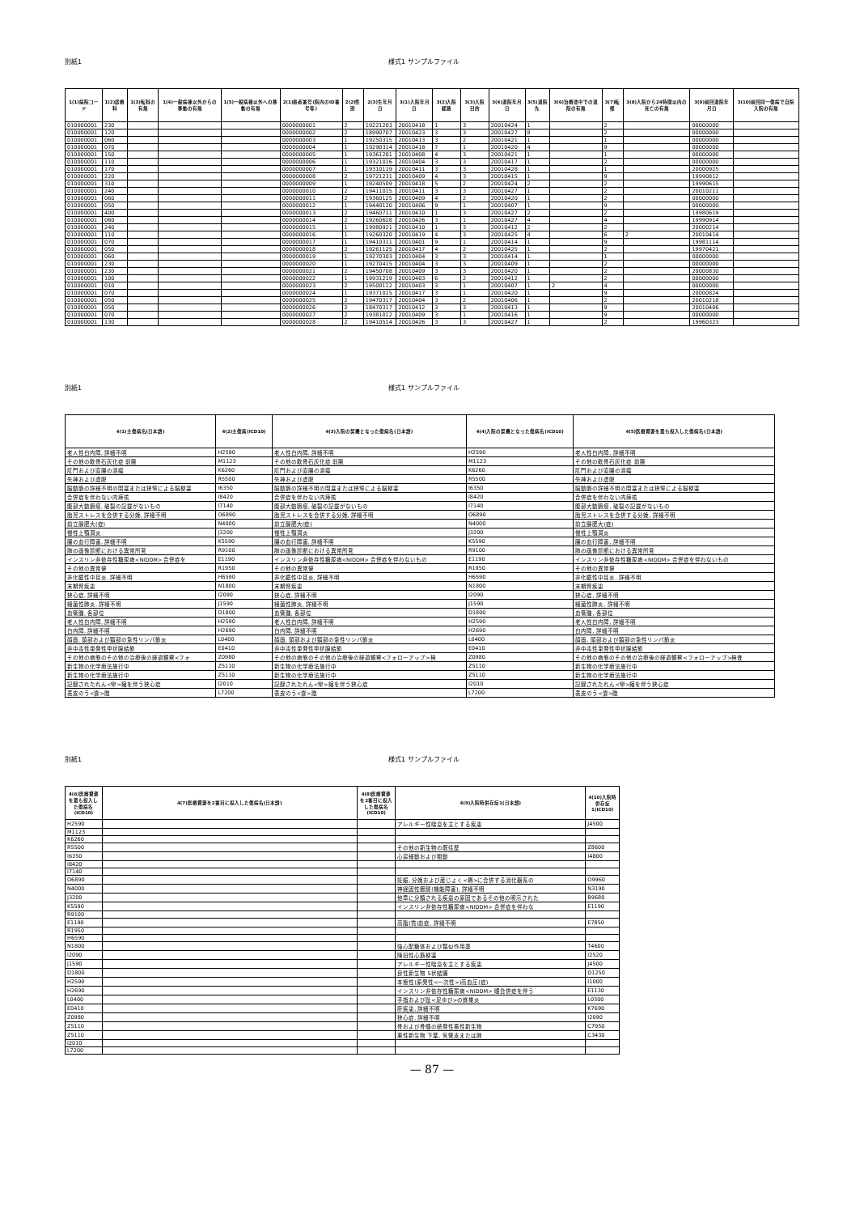別紙1 様式1 サンプルファイル
| 1(1)病院コード | 1(2)診療科 | 1(3)転科の有無 | 1(4)一般病棟以外からの移動の有無 | 1(5)一般病棟以外への移動の有無 | 2(1)患者番号(院内のID番号等) | 2(2)性別 | 2(3)生年月日 | 3(1)入院年月日 | 3(2)入院経路 | 3(3)入院目的 | 3(4)退院年月日 | 3(5)退院先 | 3(6)治療途中での退院の有無 | 3(7)転帰 | 3(8)入院から24時間以内の死亡の有無 | 3(9)前回退院年月日 | 3(10)前回同一傷病で自院入院の有無 |
| --- | --- | --- | --- | --- | --- | --- | --- | --- | --- | --- | --- | --- | --- | --- | --- | --- | --- |
| 010000001 | 230 | | | | 0000000001 | 2 | 19221203 | 20010418 | 1 | 3 | 20010424 | 1 | | 2 | | 00000000 | |
| 010000001 | 120 | | | | 0000000002 | 2 | 18990707 | 20010423 | 3 | 3 | 20010427 | 8 | | 2 | | 00000000 | |
| 010000001 | 060 | | | | 0000000003 | 1 | 19250315 | 20010413 | 3 | 2 | 20010421 | 1 | | 1 | | 00000000 | |
| 010000001 | 070 | | | | 0000000004 | 1 | 19290314 | 20010418 | 7 | 1 | 20010420 | 4 | | 9 | | 00000000 | |
| 010000001 | 150 | | | | 0000000005 | 1 | 19361201 | 20010408 | 4 | 3 | 20010421 | 1 | | 1 | | 00000000 | |
| 010000001 | 110 | | | | 0000000006 | 1 | 19321016 | 20010404 | 3 | 3 | 20010417 | 1 | | 2 | | 00000000 | |
| 010000001 | 170 | | | | 0000000007 | 1 | 19310119 | 20010411 | 3 | 3 | 20010428 | 1 | | 1 | | 20000925 | |
| 010000001 | 220 | | | | 0000000008 | 2 | 19721231 | 20010409 | 4 | 3 | 20010415 | 1 | | 9 | | 19990812 | |
| 010000001 | 310 | | | | 0000000009 | 1 | 19240509 | 20010418 | 5 | 2 | 20010424 | 2 | | 2 | | 19990615 | |
| 010000001 | 240 | | | | 0000000010 | 2 | 19411015 | 20010411 | 3 | 3 | 20010427 | 1 | | 2 | | 20010211 | |
| 010000001 | 060 | | | | 0000000011 | 2 | 19360125 | 20010409 | 4 | 2 | 20010420 | 1 | | 2 | | 00000000 | |
| 010000001 | 050 | | | | 0000000012 | 1 | 19440120 | 20010406 | 9 | 1 | 20010407 | 1 | | 9 | | 00000000 | |
| 010000001 | 400 | | | | 0000000013 | 2 | 19460711 | 20010410 | 1 | 3 | 20010427 | 2 | | 2 | | 19980619 | |
| 010000001 | 060 | | | | 0000000014 | 2 | 19260628 | 20010426 | 3 | 1 | 20010427 | 4 | | 4 | | 19990914 | |
| 010000001 | 240 | | | | 0000000015 | 1 | 19980921 | 20010410 | 1 | 3 | 20010412 | 2 | | 2 | | 20000214 | |
| 010000001 | 110 | | | | 0000000016 | 1 | 19260320 | 20010419 | 4 | 3 | 20010425 | 4 | | 6 | 2 | 20010414 | |
| 010000001 | 070 | | | | 0000000017 | 1 | 19410311 | 20010401 | 9 | 1 | 20010414 | 1 | | 9 | | 19981114 | |
| 010000001 | 050 | | | | 0000000018 | 2 | 19261125 | 20010417 | 4 | 2 | 20010425 | 1 | | 2 | | 19970421 | |
| 010000001 | 060 | | | | 0000000019 | 1 | 19270303 | 20010404 | 3 | 3 | 20010414 | 1 | | 1 | | 00000000 | |
| 010000001 | 230 | | | | 0000000020 | 1 | 19270415 | 20010404 | 3 | 3 | 20010409 | 1 | | 2 | | 00000000 | |
| 010000001 | 230 | | | | 0000000021 | 2 | 19450708 | 20010409 | 3 | 3 | 20010420 | 1 | | 2 | | 20000830 | |
| 010000001 | 100 | | | | 0000000022 | 1 | 19931219 | 20010403 | 6 | 2 | 20010412 | 1 | | 2 | | 00000000 | |
| 010000001 | 010 | | | | 0000000023 | 2 | 19500112 | 20010403 | 3 | 1 | 20010407 | 1 | 2 | 4 | | 00000000 | |
| 010000001 | 070 | | | | 0000000024 | 1 | 19371015 | 20010417 | 3 | 1 | 20010420 | 1 | | 9 | | 20000824 | |
| 010000001 | 050 | | | | 0000000025 | 2 | 19470317 | 20010404 | 3 | 2 | 20010406 | 1 | | 2 | | 20010218 | |
| 010000001 | 050 | | | | 0000000026 | 2 | 18470317 | 20010412 | 3 | 3 | 20010413 | 1 | | 9 | | 20010406 | |
| 010000001 | 070 | | | | 0000000027 | 2 | 19381012 | 20010409 | 3 | 1 | 20010416 | 1 | | 9 | | 00000000 | |
| 010000001 | 130 | | | | 0000000028 | 2 | 19410514 | 20010426 | 3 | 3 | 20010427 | 1 | | 2 | | 19960323 | |
別紙1 様式1 サンプルファイル
| 4(1)主傷病名(日本語) | 4(2)主傷病(ICD10) | 4(3)入院の契機となった傷病名(日本語) | 4(4)入院の契機となった傷病名(ICD10) | 4(5)医療資源を最も投入した傷病名(日本語) |
| --- | --- | --- | --- | --- |
| 老人性白内障, 詳細不明 | H2590 | 老人性白内障, 詳細不明 | H2590 | 老人性白内障, 詳細不明 |
| その他の軟骨石灰化症 前腕 | M1123 | その他の軟骨石灰化症 前腕 | M1123 | その他の軟骨石灰化症 前腕 |
| 肛門および直腸の潰瘍 | K6260 | 肛門および直腸の潰瘍 | K6260 | 肛門および直腸の潰瘍 |
| 失神および虚脱 | R5500 | 失神および虚脱 | R5500 | 失神および虚脱 |
| 脳動脈の詳細不明の閉塞または狭窄による脳梗塞 | I6350 | 脳動脈の詳細不明の閉塞または狭窄による脳梗塞 | I6350 | 脳動脈の詳細不明の閉塞または狭窄による脳梗塞 |
| 合併症を伴わない内痔核 | I8420 | 合併症を伴わない内痔核 | I8420 | 合併症を伴わない内痔核 |
| 腹部大動脈瘤, 破裂の記載がないもの | I7140 | 腹部大動脈瘤, 破裂の記載がないもの | I7140 | 腹部大動脈瘤, 破裂の記載がないもの |
| 胎児ストレスを合併する分娩, 詳細不明 | O6890 | 胎児ストレスを合併する分娩, 詳細不明 | O6890 | 胎児ストレスを合併する分娩, 詳細不明 |
| 前立腺肥大(症) | N4000 | 前立腺肥大(症) | N4000 | 前立腺肥大(症) |
| 慢性上顎洞炎 | J3200 | 慢性上顎洞炎 | J3200 | 慢性上顎洞炎 |
| 腸の血行障害, 詳細不明 | K5590 | 腸の血行障害, 詳細不明 | K5590 | 腸の血行障害, 詳細不明 |
| 肺の画像診断における異常所見 | R9100 | 肺の画像診断における異常所見 | R9100 | 肺の画像診断における異常所見 |
| インスリン非依存性糖尿病<NIDDM> 合併症を | E1190 | インスリン非依存性糖尿病<NIDDM> 合併症を伴わないもの | E1190 | インスリン非依存性糖尿病<NIDDM> 合併症を伴わないもの |
| その他の異常便 | R1950 | その他の異常便 | R1950 | その他の異常便 |
| 非化膿性中耳炎, 詳細不明 | H6590 | 非化膿性中耳炎, 詳細不明 | H6590 | 非化膿性中耳炎, 詳細不明 |
| 末期腎疾患 | N1800 | 末期腎疾患 | N1800 | 末期腎疾患 |
| 狭心症, 詳細不明 | I2090 | 狭心症, 詳細不明 | I2090 | 狭心症, 詳細不明 |
| 細菌性肺炎, 詳細不明 | J1590 | 細菌性肺炎, 詳細不明 | J1590 | 細菌性肺炎, 詳細不明 |
| 血管腫, 各部位 | D1800 | 血管腫, 各部位 | D1800 | 血管腫, 各部位 |
| 老人性白内障, 詳細不明 | H2590 | 老人性白内障, 詳細不明 | H2590 | 老人性白内障, 詳細不明 |
| 白内障, 詳細不明 | H2690 | 白内障, 詳細不明 | H2690 | 白内障, 詳細不明 |
| 顔面, 頭部および頸部の急性リンパ節炎 | L0400 | 顔面, 頭部および頸部の急性リンパ節炎 | L0400 | 顔面, 頭部および頸部の急性リンパ節炎 |
| 非中毒性単発性甲状腺結節 | E0410 | 非中毒性単発性甲状腺結節 | E0410 | 非中毒性単発性甲状腺結節 |
| その他の病態のその他の治療後の経過観察<フォ | Z0980 | その他の病態のその他の治療後の経過観察<フォローアップ>検 | Z0980 | その他の病態のその他の治療後の経過観察<フォローアップ>検査 |
| 新生物の化学療法施行中 | Z5110 | 新生物の化学療法施行中 | Z5110 | 新生物の化学療法施行中 |
| 新生物の化学療法施行中 | Z5110 | 新生物の化学療法施行中 | Z5110 | 新生物の化学療法施行中 |
| 記録されたれん<攣>縮を伴う狭心症 | I2010 | 記録されたれん<攣>縮を伴う狭心症 | I2010 | 記録されたれん<攣>縮を伴う狭心症 |
| 表皮のう<嚢>胞 | L7200 | 表皮のう<嚢>胞 | L7200 | 表皮のう<嚢>胞 |
別紙1 様式1 サンプルファイル
| 4(6)医療資源を最も投入した傷病名(ICD10) | 4(7)医療資源を2番目に投入した傷病名(日本語) | 4(8)医療資源を2番目に投入した傷病名(ICD10) | 4(9)入院時併存症1(日本語) | 4(10)入院時併存症1(ICD10) |
| --- | --- | --- | --- | --- |
| H2590 | | | アレルギー性喘息を主とする疾患 | J4500 |
| M1123 | | | | |
| K6260 | | | | |
| R5500 | | | その他の新生物の既往歴 | Z8600 |
| I6350 | | | 心房細動および粗動 | I4800 |
| I8420 | | | | |
| I7140 | | | | |
| O6890 | | | 妊娠, 分娩および産じょく<褥>に合併する消化器系の | O9960 |
| N4000 | | | 神経因性膀胱(機能障害), 詳細不明 | N3190 |
| J3200 | | | 他章に分類される疾患の原因であるその他の明示された | B9680 |
| K5590 | | | インスリン非依存性糖尿病<NIDDM> 合併症を伴わな | E1190 |
| R9100 | | | | |
| E1190 | | | 高脂(質)血症, 詳細不明 | E7850 |
| R1950 | | | | |
| H6590 | | | | |
| N1800 | | | 強心配糖体および類似作用薬 | T4600 |
| I2090 | | | 陳旧性心筋梗塞 | I2520 |
| J1590 | | | アレルギー性喘息を主とする疾患 | J4500 |
| D1800 | | | 良性新生物 S状結腸 | D1250 |
| H2590 | | | 本態性(原発性<一次性>)高血圧(症) | I1000 |
| H2690 | | | インスリン非依存性糖尿病<NIDDM> 眼合併症を伴う | E1130 |
| L0400 | | | 手指および趾<足ゆび>の蜂巣炎 | L0300 |
| E0410 | | | 肝疾患, 詳細不明 | K7690 |
| Z0980 | | | 狭心症, 詳細不明 | I2090 |
| Z5110 | | | 骨および骨髄の続発性悪性新生物 | C7950 |
| Z5110 | | | 悪性新生物 下葉, 気管支または肺 | C3430 |
| I2010 | | | | |
| L7200 | | | | |
— 87 —